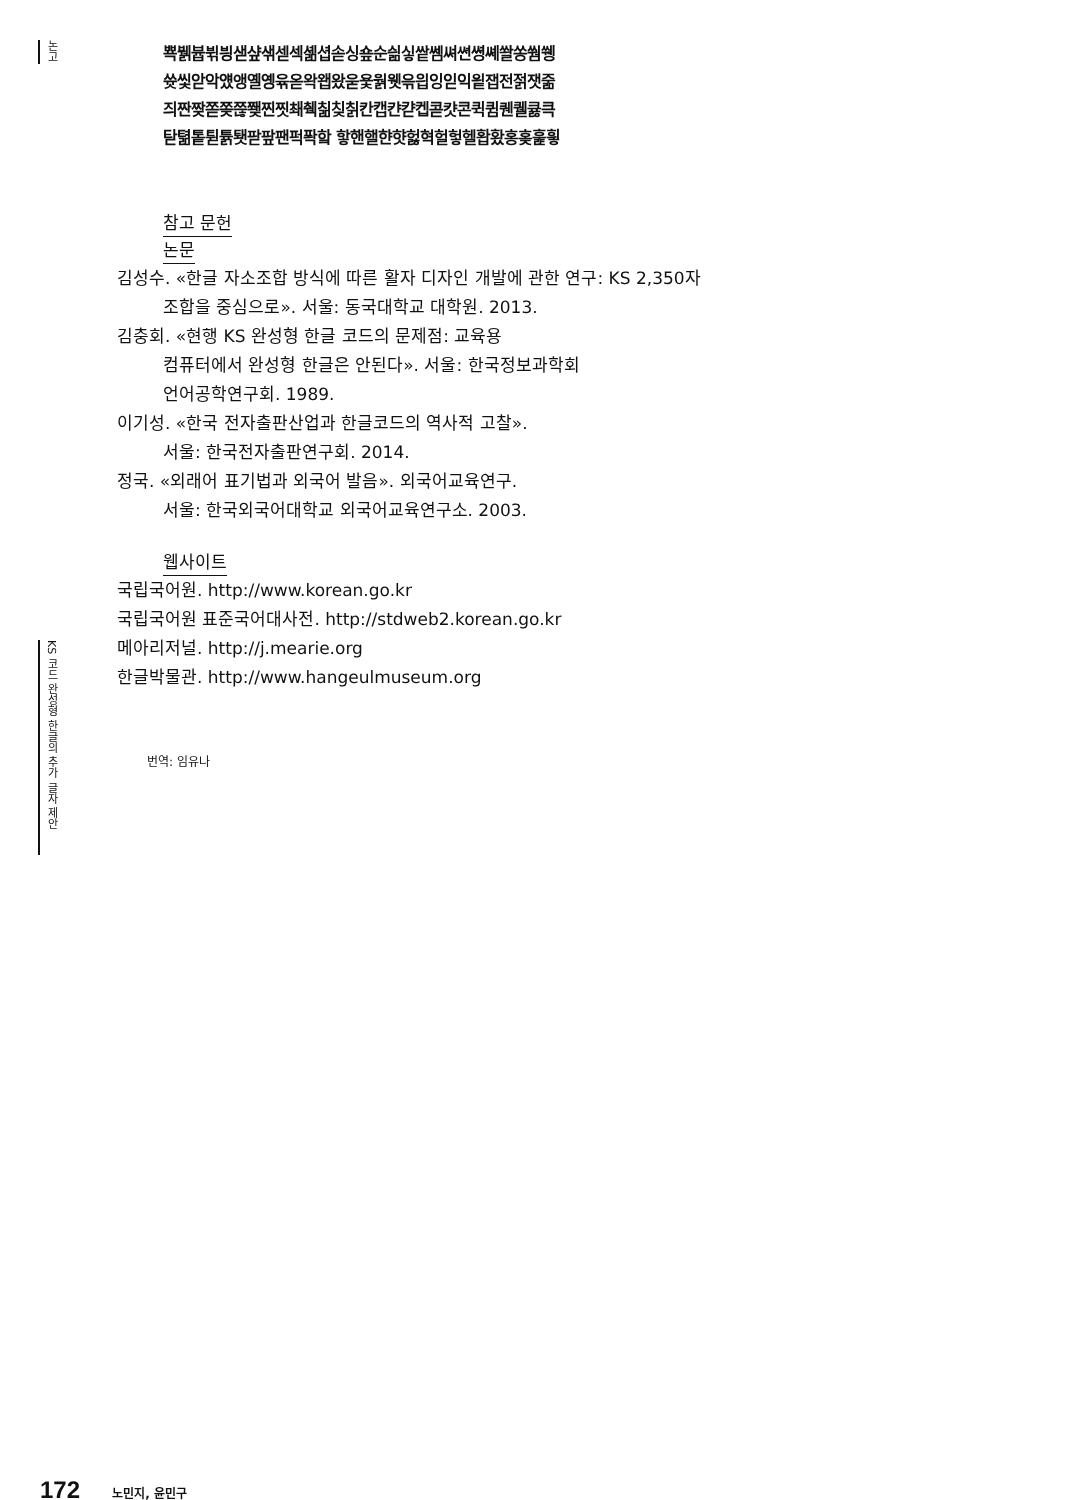논고
KS 코드 완성형 한글의 추가 글자 제안
뾱뷁븁뷖븽샏샾샊섿섹셺셥솓싱숖순싊싷쌑쎔쎠쎤쎵쎼쏼쏭쒐쒱
쓧씿앋악얬앵옐옝윢옫왁왭왔욷욫웕웻윾읩잉읻익읱잽전젉잿줆
즤짠짲쫃쫒쯚쬊찐찟쵀췍칢칮칡칸캡캰캳켑콛캿콘퀵큄퀜퀠큟큭
탇텲톹튇튥퇫팓팦팬퍽퐉핰 핳핸핼햔햣헗혁헐헣헬홥홨홍홎훑힇
참고 문헌
논문
김성수. «한글 자소조합 방식에 따른 활자 디자인 개발에 관한 연구: KS 2,350자 조합을 중심으로». 서울: 동국대학교 대학원. 2013.
김충회. «현행 KS 완성형 한글 코드의 문제점: 교육용
컴퓨터에서 완성형 한글은 안된다». 서울: 한국정보과학회
언어공학연구회. 1989.
이기성. «한국 전자출판산업과 한글코드의 역사적 고찰».
서울: 한국전자출판연구회. 2014.
정국. «외래어 표기법과 외국어 발음». 외국어교육연구.
서울: 한국외국어대학교 외국어교육연구소. 2003.
웹사이트
국립국어원. http://www.korean.go.kr
국립국어원 표준국어대사전. http://stdweb2.korean.go.kr
메아리저널. http://j.mearie.org
한글박물관. http://www.hangeulmuseum.org
번역: 임유나
172 노민지, 윤민구